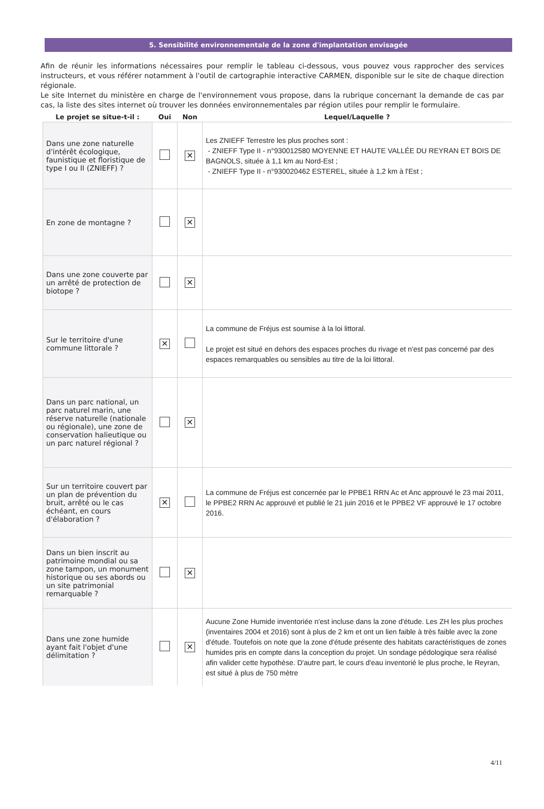5. Sensibilité environnementale de la zone d'implantation envisagée
Afin de réunir les informations nécessaires pour remplir le tableau ci-dessous, vous pouvez vous rapprocher des services instructeurs, et vous référer notamment à l'outil de cartographie interactive CARMEN, disponible sur le site de chaque direction régionale.
Le site Internet du ministère en charge de l'environnement vous propose, dans la rubrique concernant la demande de cas par cas, la liste des sites internet où trouver les données environnementales par région utiles pour remplir le formulaire.
| Le projet se situe-t-il : | Oui | Non | Lequel/Laquelle ? |
| --- | --- | --- | --- |
| Dans une zone naturelle d'intérêt écologique, faunistique et floristique de type I ou II (ZNIEFF) ? | | ✕ | Les ZNIEFF Terrestre les plus proches sont : - ZNIEFF Type II - n°930012580 MOYENNE ET HAUTE VALLÉE DU REYRAN ET BOIS DE BAGNOLS, située à 1,1 km au Nord-Est ; - ZNIEFF Type II - n°930020462 ESTEREL, située à 1,2 km à l'Est ; |
| En zone de montagne ? | | ✕ | |
| Dans une zone couverte par un arrêté de protection de biotope ? | | ✕ | |
| Sur le territoire d'une commune littorale ? | ✕ | | La commune de Fréjus est soumise à la loi littoral. Le projet est situé en dehors des espaces proches du rivage et n'est pas concerné par des espaces remarquables ou sensibles au titre de la loi littoral. |
| Dans un parc national, un parc naturel marin, une réserve naturelle (nationale ou régionale), une zone de conservation halieutique ou un parc naturel régional ? | | ✕ | |
| Sur un territoire couvert par un plan de prévention du bruit, arrêté ou le cas échéant, en cours d'élaboration ? | ✕ | | La commune de Fréjus est concernée par le PPBE1 RRN Ac et Anc approuvé le 23 mai 2011, le PPBE2 RRN Ac approuvé et publié le 21 juin 2016 et le PPBE2 VF approuvé le 17 octobre 2016. |
| Dans un bien inscrit au patrimoine mondial ou sa zone tampon, un monument historique ou ses abords ou un site patrimonial remarquable ? | | ✕ | |
| Dans une zone humide ayant fait l'objet d'une délimitation ? | | ✕ | Aucune Zone Humide inventoriée n'est incluse dans la zone d'étude. Les ZH les plus proches (inventaires 2004 et 2016) sont à plus de 2 km et ont un lien faible à très faible avec la zone d'étude. Toutefois on note que la zone d'étude présente des habitats caractéristiques de zones humides pris en compte dans la conception du projet. Un sondage pédologique sera réalisé afin valider cette hypothèse. D'autre part, le cours d'eau inventorié le plus proche, le Reyran, est situé à plus de 750 mètre |
4/11